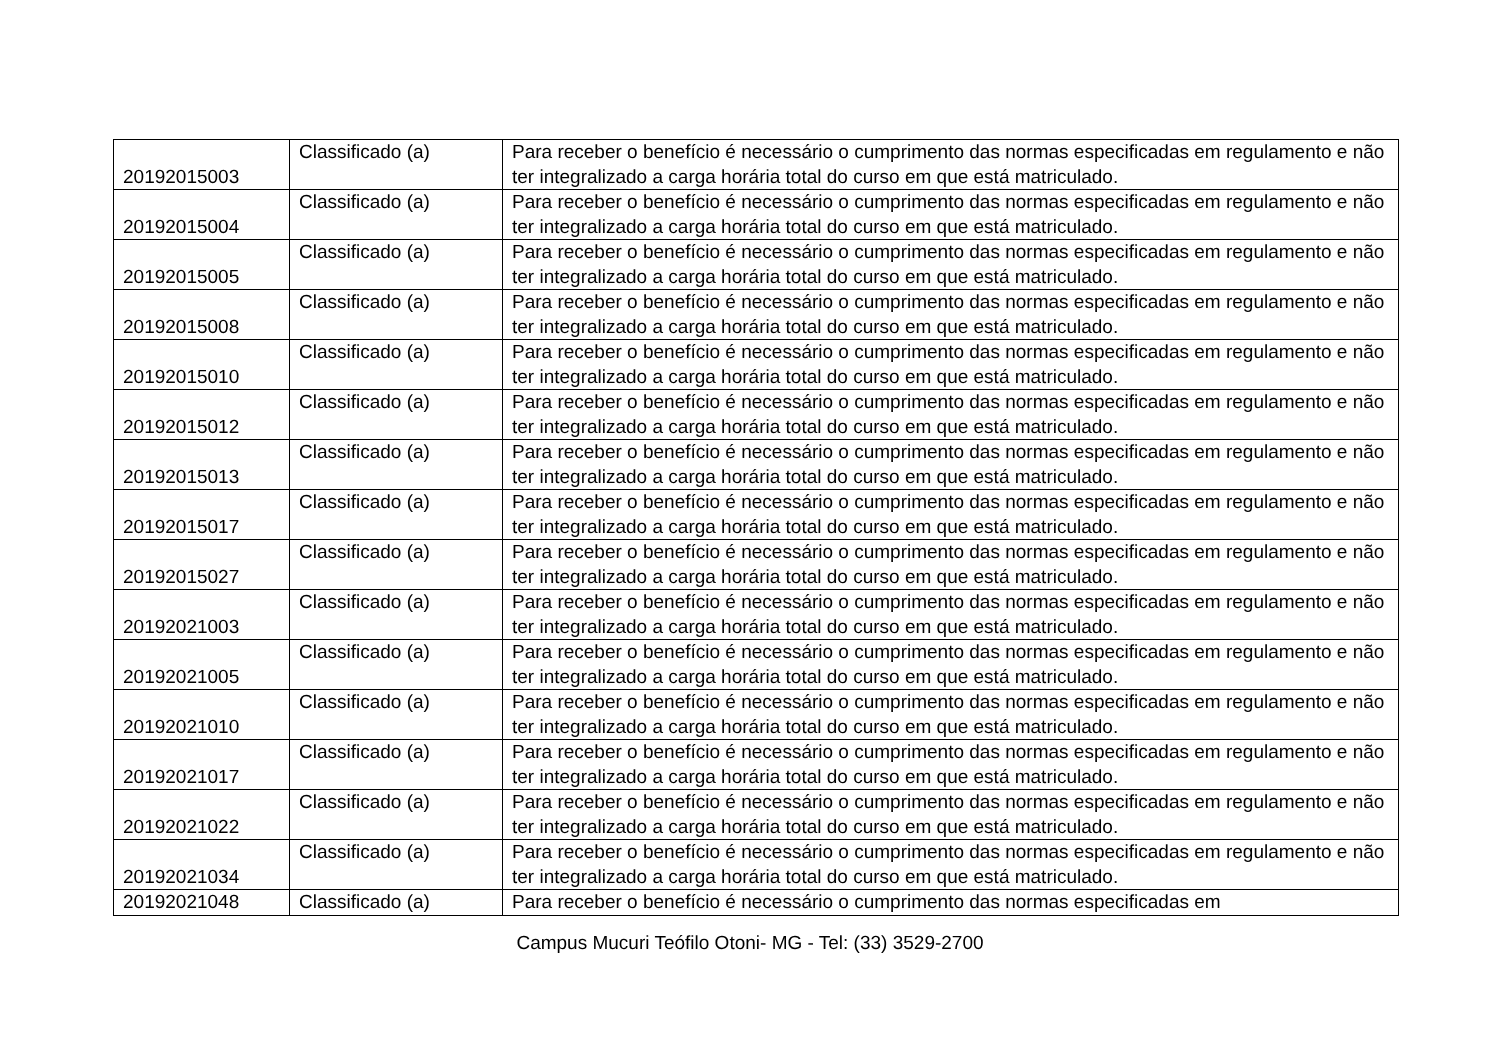| 20192015003 | Classificado (a) | Para receber o benefício é necessário o cumprimento das normas especificadas em regulamento e não ter integralizado a carga horária total do curso em que está matriculado. |
| 20192015004 | Classificado (a) | Para receber o benefício é necessário o cumprimento das normas especificadas em regulamento e não ter integralizado a carga horária total do curso em que está matriculado. |
| 20192015005 | Classificado (a) | Para receber o benefício é necessário o cumprimento das normas especificadas em regulamento e não ter integralizado a carga horária total do curso em que está matriculado. |
| 20192015008 | Classificado (a) | Para receber o benefício é necessário o cumprimento das normas especificadas em regulamento e não ter integralizado a carga horária total do curso em que está matriculado. |
| 20192015010 | Classificado (a) | Para receber o benefício é necessário o cumprimento das normas especificadas em regulamento e não ter integralizado a carga horária total do curso em que está matriculado. |
| 20192015012 | Classificado (a) | Para receber o benefício é necessário o cumprimento das normas especificadas em regulamento e não ter integralizado a carga horária total do curso em que está matriculado. |
| 20192015013 | Classificado (a) | Para receber o benefício é necessário o cumprimento das normas especificadas em regulamento e não ter integralizado a carga horária total do curso em que está matriculado. |
| 20192015017 | Classificado (a) | Para receber o benefício é necessário o cumprimento das normas especificadas em regulamento e não ter integralizado a carga horária total do curso em que está matriculado. |
| 20192015027 | Classificado (a) | Para receber o benefício é necessário o cumprimento das normas especificadas em regulamento e não ter integralizado a carga horária total do curso em que está matriculado. |
| 20192021003 | Classificado (a) | Para receber o benefício é necessário o cumprimento das normas especificadas em regulamento e não ter integralizado a carga horária total do curso em que está matriculado. |
| 20192021005 | Classificado (a) | Para receber o benefício é necessário o cumprimento das normas especificadas em regulamento e não ter integralizado a carga horária total do curso em que está matriculado. |
| 20192021010 | Classificado (a) | Para receber o benefício é necessário o cumprimento das normas especificadas em regulamento e não ter integralizado a carga horária total do curso em que está matriculado. |
| 20192021017 | Classificado (a) | Para receber o benefício é necessário o cumprimento das normas especificadas em regulamento e não ter integralizado a carga horária total do curso em que está matriculado. |
| 20192021022 | Classificado (a) | Para receber o benefício é necessário o cumprimento das normas especificadas em regulamento e não ter integralizado a carga horária total do curso em que está matriculado. |
| 20192021034 | Classificado (a) | Para receber o benefício é necessário o cumprimento das normas especificadas em regulamento e não ter integralizado a carga horária total do curso em que está matriculado. |
| 20192021048 | Classificado (a) | Para receber o benefício é necessário o cumprimento das normas especificadas em |
Campus Mucuri Teófilo Otoni- MG - Tel: (33) 3529-2700